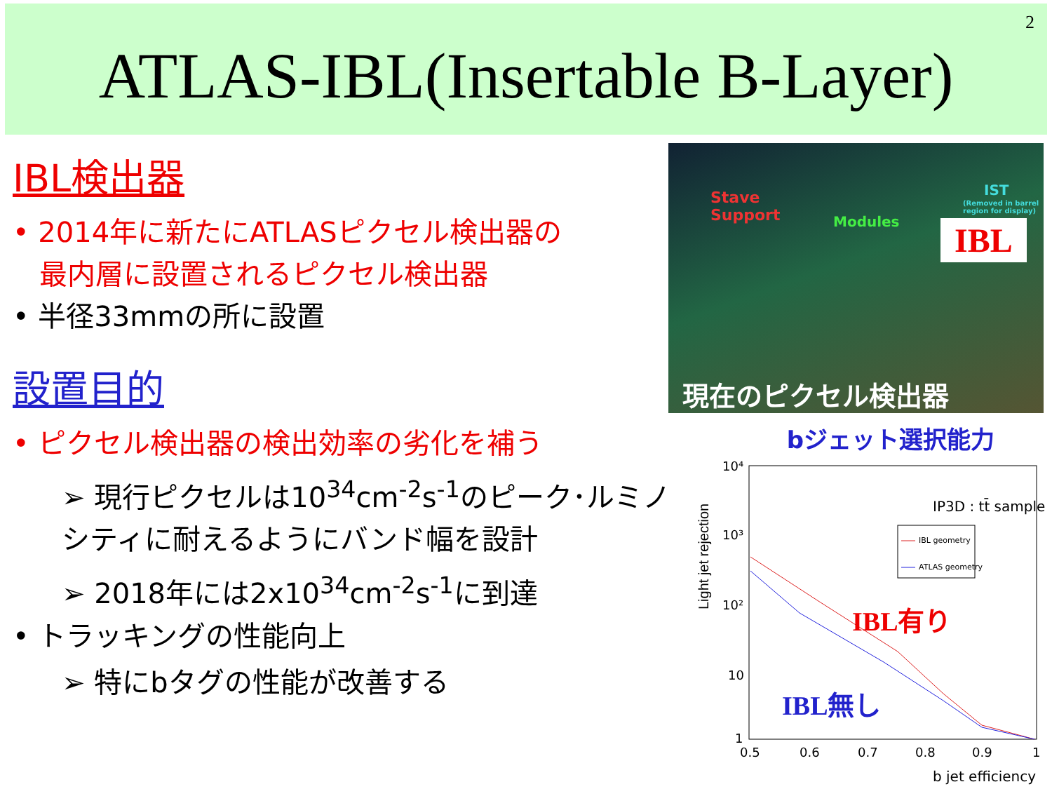2
ATLAS-IBL(Insertable B-Layer)
IBL検出器
• 2014年に新たにATLASピクセル検出器の
最内層に設置されるピクセル検出器
• 半径33mmの所に設置
設置目的
• ピクセル検出器の検出効率の劣化を補う
➢ 現行ピクセルは10<sup>34</sup>cm<sup>-2</sup>s<sup>-1</sup>のピーク･ルミノシティに耐えるようにバンド幅を設計
➢ 2018年には2x10<sup>34</sup>cm<sup>-2</sup>s<sup>-1</sup>に到達
• トラッキングの性能向上
➢ 特にbタグの性能が改善する
Stave
Support Modules
IST
(Removed in barrel region for display)
IBL
現在のピクセル検出器
bジェット選択能力
Light jet rejection
10⁴
10³
10²
10
1
0.5
0.6
0.7
0.8
0.9
1
IP3D : tt̄ sample
IBL geometry
ATLAS geometry
IBL有り
IBL無し
b jet efficiency